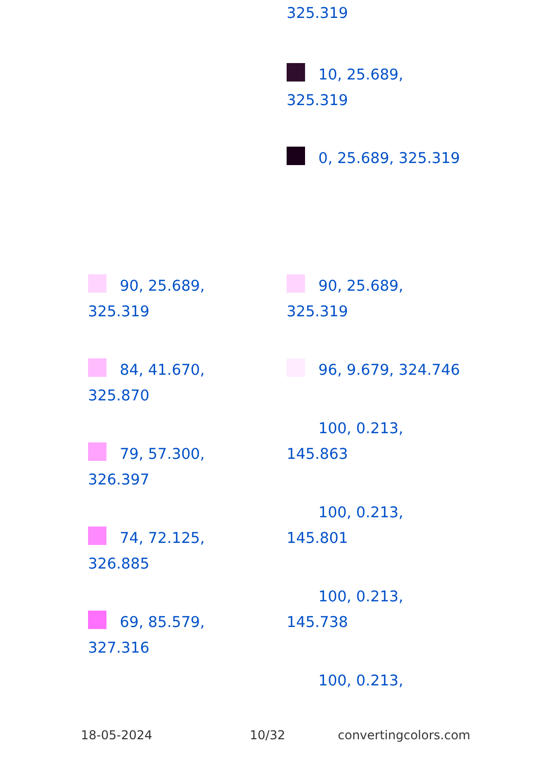325.319
10, 25.689, 325.319
0, 25.689, 325.319
90, 25.689, 325.319
96, 9.679, 324.746
100, 0.213, 145.863
100, 0.213, 145.801
100, 0.213, 145.738
100, 0.213,
90, 25.689, 325.319
84, 41.670, 325.870
79, 57.300, 326.397
74, 72.125, 326.885
69, 85.579, 327.316
18-05-2024 10/32 convertingcolors.com